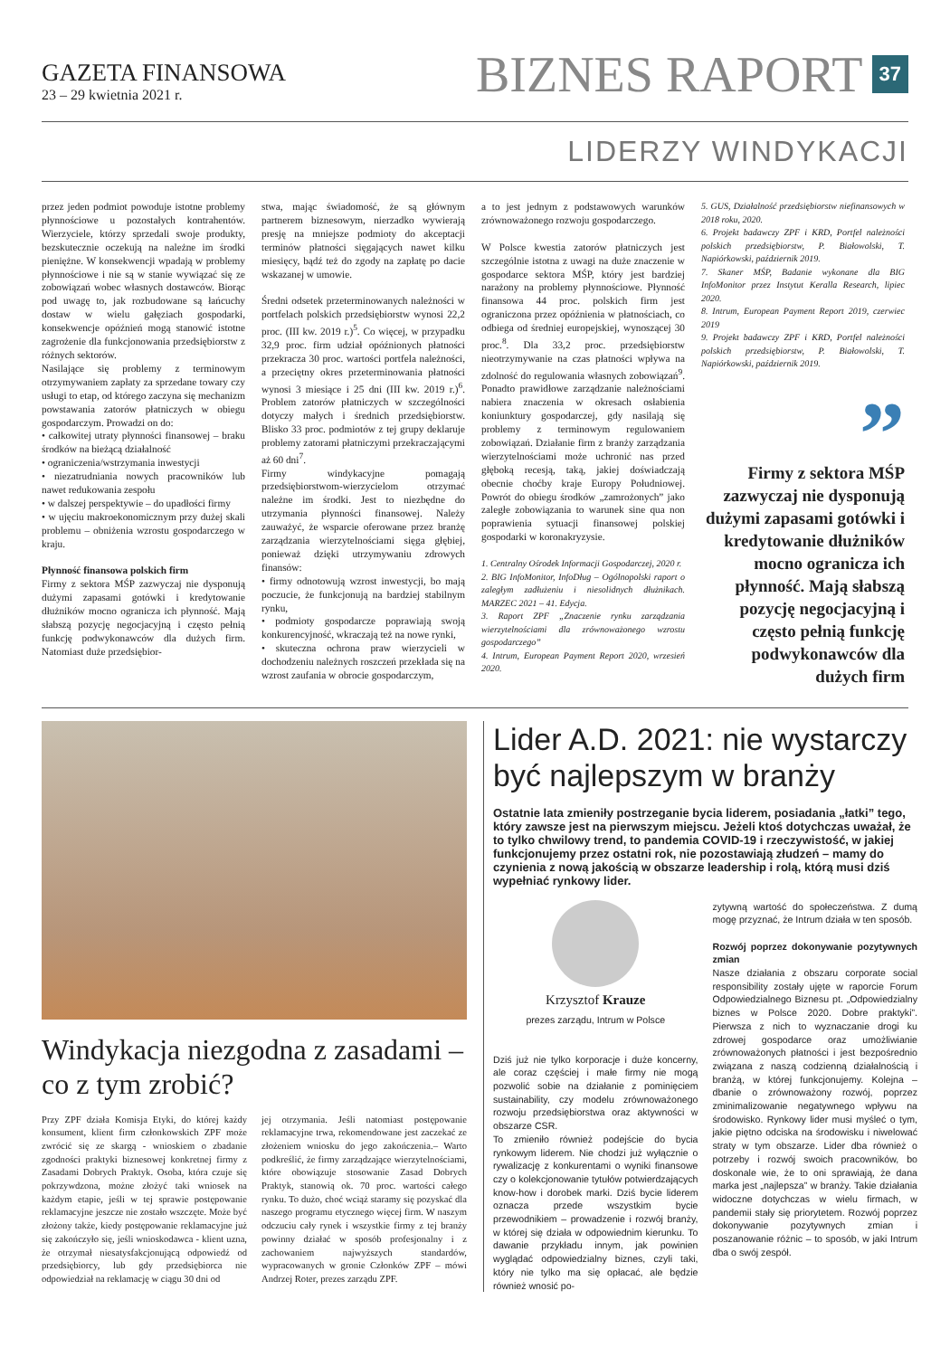GAZETA FINANSOWA
23 – 29 kwietnia 2021 r.
BIZNES RAPORT 37
LIDERZY WINDYKACJI
przez jeden podmiot powoduje istotne problemy płynnościowe u pozostałych kontrahentów. Wierzyciele, którzy sprzedali swoje produkty, bezskutecznie oczekują na należne im środki pieniężne. W konsekwencji wpadają w problemy płynnościowe i nie są w stanie wywiązać się ze zobowiązań wobec własnych dostawców. Biorąc pod uwagę to, jak rozbudowane są łańcuchy dostaw w wielu gałęziach gospodarki, konsekwencje opóźnień mogą stanowić istotne zagrożenie dla funkcjonowania przedsiębiorstw z różnych sektorów.
Nasilające się problemy z terminowym otrzymywaniem zapłaty za sprzedane towary czy usługi to etap, od którego zaczyna się mechanizm powstawania zatorów płatniczych w obiegu gospodarczym. Prowadzi on do:
• całkowitej utraty płynności finansowej – braku środków na bieżącą działalność
• ograniczenia/wstrzymania inwestycji
• niezatrudniania nowych pracowników lub nawet redukowania zespołu
• w dalszej perspektywie – do upadłości firmy
• w ujęciu makroekonomicznym przy dużej skali problemu – obniżenia wzrostu gospodarczego w kraju.
Płynność finansowa polskich firm
Firmy z sektora MŚP zazwyczaj nie dysponują dużymi zapasami gotówki i kredytowanie dłużników mocno ogranicza ich płynność. Mają słabszą pozycję negocjacyjną i często pełnią funkcję podwykonawców dla dużych firm. Natomiast duże przedsiębior-
stwa, mając świadomość, że są głównym partnerem biznesowym, nierzadko wywierają presję na mniejsze podmioty do akceptacji terminów płatności sięgających nawet kilku miesięcy, bądź też do zgody na zapłatę po dacie wskazanej w umowie.
Średni odsetek przeterminowanych należności w portfelach polskich przedsiębiorstw wynosi 22,2 proc. (III kw. 2019 r.)<sup>5</sup>. Co więcej, w przypadku 32,9 proc. firm udział opóźnionych płatności przekracza 30 proc. wartości portfela należności, a przeciętny okres przeterminowania płatności wynosi 3 miesiące i 25 dni (III kw. 2019 r.)<sup>6</sup>. Problem zatorów płatniczych w szczególności dotyczy małych i średnich przedsiębiorstw. Blisko 33 proc. podmiotów z tej grupy deklaruje problemy zatorami płatniczymi przekraczającymi aż 60 dni<sup>7</sup>.
Firmy windykacyjne pomagają przedsiębiorstwom-wierzycielom otrzymać należne im środki. Jest to niezbędne do utrzymania płynności finansowej. Należy zauważyć, że wsparcie oferowane przez branżę zarządzania wierzytelnościami sięga głębiej, ponieważ dzięki utrzymywaniu zdrowych finansów:
• firmy odnotowują wzrost inwestycji, bo mają poczucie, że funkcjonują na bardziej stabilnym rynku,
• podmioty gospodarcze poprawiają swoją konkurencyjność, wkraczają też na nowe rynki,
• skuteczna ochrona praw wierzycieli w dochodzeniu należnych roszczeń przekłada się na wzrost zaufania w obrocie gospodarczym,
a to jest jednym z podstawowych warunków zrównoważonego rozwoju gospodarczego.
W Polsce kwestia zatorów płatniczych jest szczególnie istotna z uwagi na duże znaczenie w gospodarce sektora MŚP, który jest bardziej narażony na problemy płynnościowe. Płynność finansowa 44 proc. polskich firm jest ograniczona przez opóźnienia w płatnościach, co odbiega od średniej europejskiej, wynoszącej 30 proc.<sup>8</sup>. Dla 33,2 proc. przedsiębiorstw nieotrzymywanie na czas płatności wpływa na zdolność do regulowania własnych zobowiązań<sup>9</sup>. Ponadto prawidłowe zarządzanie należnościami nabiera znaczenia w okresach osłabienia koniunktury gospodarczej, gdy nasilają się problemy z terminowym regulowaniem zobowiązań. Działanie firm z branży zarządzania wierzytelnościami może uchronić nas przed głęboką recesją, taką, jakiej doświadczają obecnie choćby kraje Europy Południowej. Powrót do obiegu środków „zamrożonych” jako zaległe zobowiązania to warunek sine qua non poprawienia sytuacji finansowej polskiej gospodarki w koronakryzysie.
1. Centralny Ośrodek Informacji Gospodarczej, 2020 r.
2. BIG InfoMonitor, InfoDług – Ogólnopolski raport o zaległym zadłużeniu i niesolidnych dłużnikach. MARZEC 2021 – 41. Edycja.
3. Raport ZPF „Znaczenie rynku zarządzania wierzytelnościami dla zrównoważonego wzrostu gospodarczego”
4. Intrum, European Payment Report 2020, wrzesień 2020.
5. GUS, Działalność przedsiębiorstw niefinansowych w 2018 roku, 2020.
6. Projekt badawczy ZPF i KRD, Portfel należności polskich przedsiębiorstw, P. Białowolski, T. Napiórkowski, październik 2019.
7. Skaner MŚP, Badanie wykonane dla BIG InfoMonitor przez Instytut Keralla Research, lipiec 2020.
8. Intrum, European Payment Report 2019, czerwiec 2019
9. Projekt badawczy ZPF i KRD, Portfel należności polskich przedsiębiorstw, P. Białowolski, T. Napiórkowski, październik 2019.
”
Firmy z sektora MŚP zazwyczaj nie dysponują dużymi zapasami gotówki i kredytowanie dłużników mocno ogranicza ich płynność. Mają słabszą pozycję negocjacyjną i często pełnią funkcję podwykonawców dla dużych firm
Windykacja niezgodna z zasadami – co z tym zrobić?
Przy ZPF działa Komisja Etyki, do której każdy konsument, klient firm członkowskich ZPF może zwrócić się ze skargą - wnioskiem o zbadanie zgodności praktyki biznesowej konkretnej firmy z Zasadami Dobrych Praktyk. Osoba, która czuje się pokrzywdzona, możne złożyć taki wniosek na każdym etapie, jeśli w tej sprawie postępowanie reklamacyjne jeszcze nie zostało wszczęte. Może być złożony także, kiedy postępowanie reklamacyjne już się zakończyło się, jeśli wnioskodawca - klient uzna, że otrzymał niesatysfakcjonującą odpowiedź od przedsiębiorcy, lub gdy przedsiębiorca nie odpowiedział na reklamację w ciągu 30 dni od
jej otrzymania. Jeśli natomiast postępowanie reklamacyjne trwa, rekomendowane jest zaczekać ze złożeniem wniosku do jego zakończenia.– Warto podkreślić, że firmy zarządzające wierzytelnościami, które obowiązuje stosowanie Zasad Dobrych Praktyk, stanowią ok. 70 proc. wartości całego rynku. To dużo, choć wciąż staramy się pozyskać dla naszego programu etycznego więcej firm. W naszym odczuciu cały rynek i wszystkie firmy z tej branży powinny działać w sposób profesjonalny i z zachowaniem najwyższych standardów, wypracowanych w gronie Członków ZPF – mówi Andrzej Roter, prezes zarządu ZPF.
Lider A.D. 2021: nie wystarczy być najlepszym w branży
Ostatnie lata zmieniły postrzeganie bycia liderem, posiadania „łatki” tego, który zawsze jest na pierwszym miejscu. Jeżeli ktoś dotychczas uważał, że to tylko chwilowy trend, to pandemia COVID-19 i rzeczywistość, w jakiej funkcjonujemy przez ostatni rok, nie pozostawiają złudzeń – mamy do czynienia z nową jakością w obszarze leadership i rolą, którą musi dziś wypełniać rynkowy lider.
Krzysztof Krauze
prezes zarządu, Intrum w Polsce
Dziś już nie tylko korporacje i duże koncerny, ale coraz częściej i małe firmy nie mogą pozwolić sobie na działanie z pominięciem sustainability, czy modelu zrównoważonego rozwoju przedsiębiorstwa oraz aktywności w obszarze CSR.
To zmieniło również podejście do bycia rynkowym liderem. Nie chodzi już wyłącznie o rywalizację z konkurentami o wyniki finansowe czy o kolekcjonowanie tytułów potwierdzających know-how i dorobek marki. Dziś bycie liderem oznacza przede wszystkim bycie przewodnikiem – prowadzenie i rozwój branży, w której się działa w odpowiednim kierunku. To dawanie przykładu innym, jak powinien wyglądać odpowiedzialny biznes, czyli taki, który nie tylko ma się opłacać, ale będzie również wnosić po-
zytywną wartość do społeczeństwa. Z dumą mogę przyznać, że Intrum działa w ten sposób.
Rozwój poprzez dokonywanie pozytywnych zmian
Nasze działania z obszaru corporate social responsibility zostały ujęte w raporcie Forum Odpowiedzialnego Biznesu pt. „Odpowiedzialny biznes w Polsce 2020. Dobre praktyki”. Pierwsza z nich to wyznaczanie drogi ku zdrowej gospodarce oraz umożliwianie zrównoważonych płatności i jest bezpośrednio związana z naszą codzienną działalnością i branżą, w której funkcjonujemy. Kolejna – dbanie o zrównoważony rozwój, poprzez zminimalizowanie negatywnego wpływu na środowisko. Rynkowy lider musi myśleć o tym, jakie piętno odciska na środowisku i niwelować straty w tym obszarze. Lider dba również o potrzeby i rozwój swoich pracowników, bo doskonale wie, że to oni sprawiają, że dana marka jest „najlepsza” w branży. Takie działania widoczne dotychczas w wielu firmach, w pandemii stały się priorytetem. Rozwój poprzez dokonywanie pozytywnych zmian i poszanowanie różnic – to sposób, w jaki Intrum dba o swój zespół.